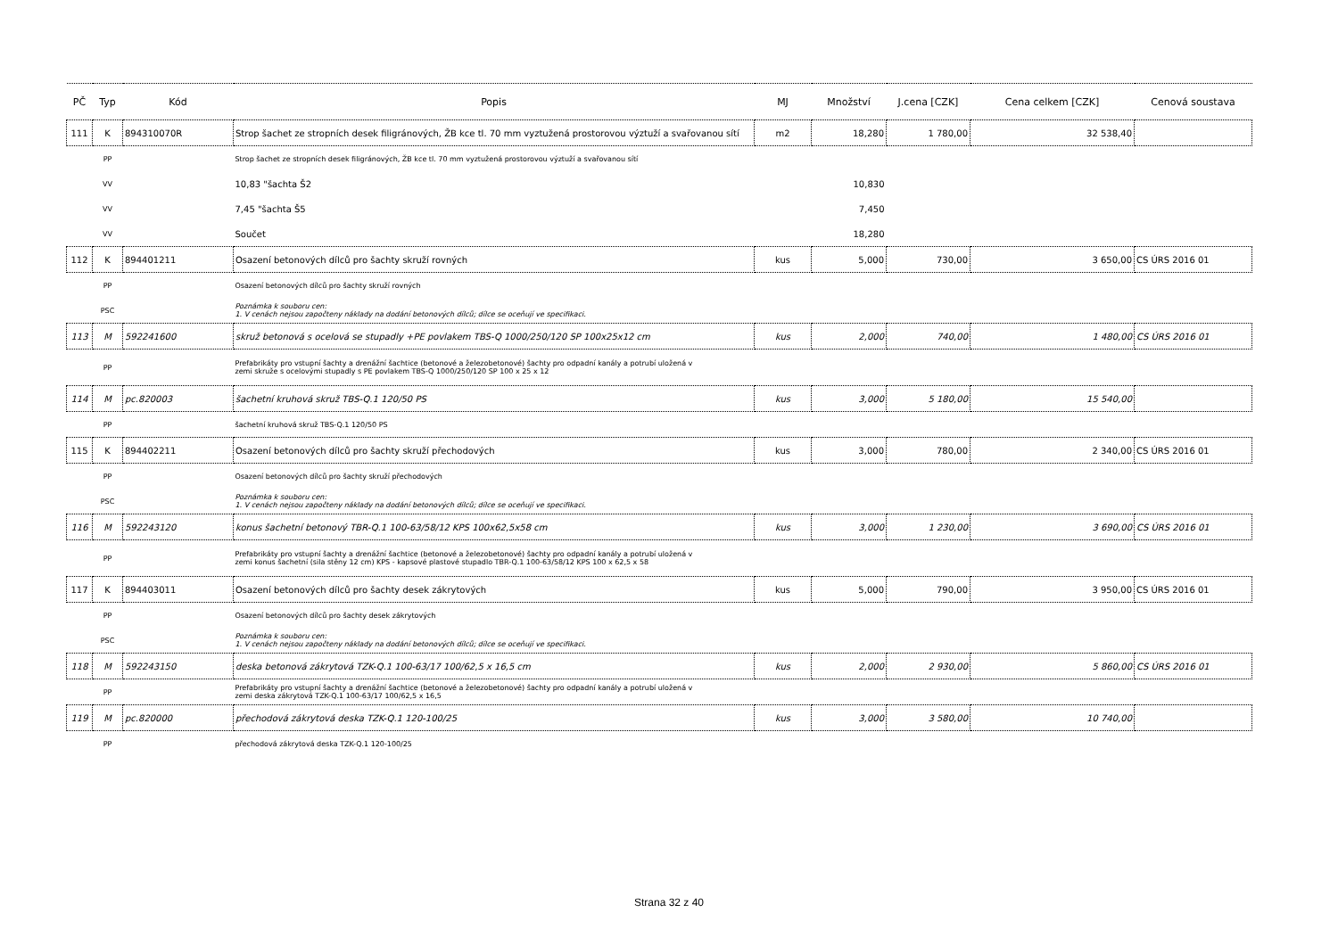| PČ | Typ | Kód | Popis | MJ | Množství | J.cena [CZK] | Cena celkem [CZK] | Cenová soustava |
| --- | --- | --- | --- | --- | --- | --- | --- | --- |
| 111 | K | 894310070R | Strop šachet ze stropních desek filigránových, ŽB kce tl. 70 mm vyztužená prostorovou výztuží a svařovanou sítí | m2 | 18,280 | 1 780,00 | 32 538,40 | |
| | PP | | Strop šachet ze stropních desek filigránových, ŽB kce tl. 70 mm vyztužená prostorovou výztuží a svařovanou sítí | | | | | |
| | VV | | 10,83 "šachta Š2 | | 10,830 | | | |
| | VV | | 7,45 "šachta Š5 | | 7,450 | | | |
| | VV | | Součet | | 18,280 | | | |
| 112 | K | 894401211 | Osazení betonových dílců pro šachty skruží rovných | kus | 5,000 | 730,00 | 3 650,00 | CS ÚRS 2016 01 |
| | PP | | Osazení betonových dílců pro šachty skruží rovných | | | | | |
| | PSC | | Poznámka k souboru cen: 1. V cenách nejsou započteny náklady na dodání betonových dílců; dílce se oceňují ve specifikaci. | | | | | |
| 113 | M | 592241600 | skruž betonová s ocelová se stupadly +PE povlakem TBS-Q 1000/250/120 SP 100x25x12 cm | kus | 2,000 | 740,00 | 1 480,00 | CS ÚRS 2016 01 |
| | PP | | Prefabrikáty pro vstupní šachty a drenážní šachtice (betonové a železobetonové) šachty pro odpadní kanály a potrubí uložená v zemi skruže s ocelovými stupadly s PE povlakem TBS-Q 1000/250/120 SP 100 x 25 x 12 | | | | | |
| 114 | M | pc.820003 | šachetní kruhová skruž TBS-Q.1 120/50 PS | kus | 3,000 | 5 180,00 | 15 540,00 | |
| | PP | | šachetní kruhová skruž TBS-Q.1 120/50 PS | | | | | |
| 115 | K | 894402211 | Osazení betonových dílců pro šachty skruží přechodových | kus | 3,000 | 780,00 | 2 340,00 | CS ÚRS 2016 01 |
| | PP | | Osazení betonových dílců pro šachty skruží přechodových | | | | | |
| | PSC | | Poznámka k souboru cen: 1. V cenách nejsou započteny náklady na dodání betonových dílců; dílce se oceňují ve specifikaci. | | | | | |
| 116 | M | 592243120 | konus šachetní betonový TBR-Q.1 100-63/58/12 KPS 100x62,5x58 cm | kus | 3,000 | 1 230,00 | 3 690,00 | CS ÚRS 2016 01 |
| | PP | | Prefabrikáty pro vstupní šachty a drenážní šachtice (betonové a železobetonové) šachty pro odpadní kanály a potrubí uložená v zemi konus šachetní (sila stěny 12 cm) KPS - kapsové plastové stupadlo TBR-Q.1 100-63/58/12 KPS 100 x 62,5 x 58 | | | | | |
| 117 | K | 894403011 | Osazení betonových dílců pro šachty desek zákrytových | kus | 5,000 | 790,00 | 3 950,00 | CS ÚRS 2016 01 |
| | PP | | Osazení betonových dílců pro šachty desek zákrytových | | | | | |
| | PSC | | Poznámka k souboru cen: 1. V cenách nejsou započteny náklady na dodání betonových dílců; dílce se oceňují ve specifikaci. | | | | | |
| 118 | M | 592243150 | deska betonová zákrytová TZK-Q.1 100-63/17 100/62,5 x 16,5 cm | kus | 2,000 | 2 930,00 | 5 860,00 | CS ÚRS 2016 01 |
| | PP | | Prefabrikáty pro vstupní šachty a drenážní šachtice (betonové a železobetonové) šachty pro odpadní kanály a potrubí uložená v zemi deska zákrytová TZK-Q.1 100-63/17 100/62,5 x 16,5 | | | | | |
| 119 | M | pc.820000 | přechodová zákrytová deska TZK-Q.1 120-100/25 | kus | 3,000 | 3 580,00 | 10 740,00 | |
| | PP | | přechodová zákrytová deska TZK-Q.1 120-100/25 | | | | | |
Strana 32 z 40